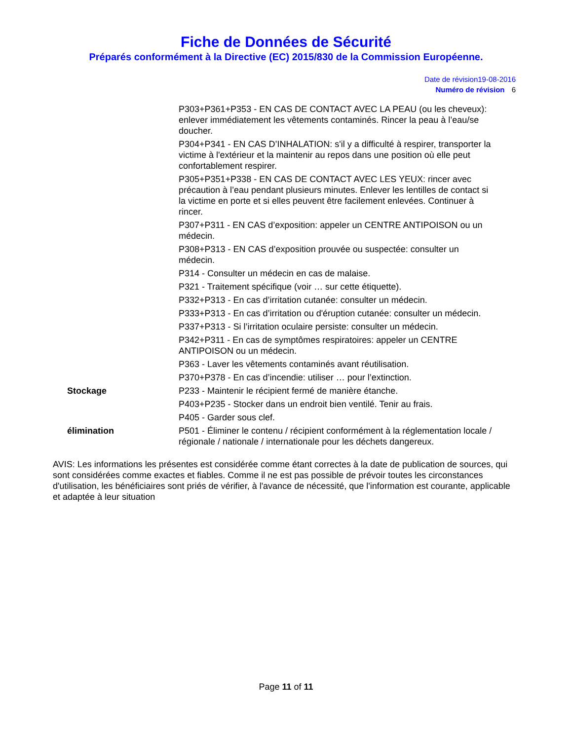Fiche de Données de Sécurité
Préparés conformément à la Directive (EC) 2015/830 de la Commission Européenne.
Date de révision19-08-2016
Numéro de révision 6
P303+P361+P353 - EN CAS DE CONTACT AVEC LA PEAU (ou les cheveux): enlever immédiatement les vêtements contaminés. Rincer la peau à l’eau/se doucher.
P304+P341 - EN CAS D’INHALATION: s'il y a difficulté à respirer, transporter la victime à l'extérieur et la maintenir au repos dans une position où elle peut confortablement respirer.
P305+P351+P338 - EN CAS DE CONTACT AVEC LES YEUX: rincer avec précaution à l’eau pendant plusieurs minutes. Enlever les lentilles de contact si la victime en porte et si elles peuvent être facilement enlevées. Continuer à rincer.
P307+P311 - EN CAS d’exposition: appeler un CENTRE ANTIPOISON ou un médecin.
P308+P313 - EN CAS d’exposition prouvée ou suspectée: consulter un médecin.
P314 - Consulter un médecin en cas de malaise.
P321 - Traitement spécifique (voir … sur cette étiquette).
P332+P313 - En cas d’irritation cutanée: consulter un médecin.
P333+P313 - En cas d’irritation ou d'éruption cutanée: consulter un médecin.
P337+P313 - Si l’irritation oculaire persiste: consulter un médecin.
P342+P311 - En cas de symptômes respiratoires: appeler un CENTRE ANTIPOISON ou un médecin.
P363 - Laver les vêtements contaminés avant réutilisation.
P370+P378 - En cas d’incendie: utiliser … pour l’extinction.
Stockage P233 - Maintenir le récipient fermé de manière étanche.
P403+P235 - Stocker dans un endroit bien ventilé. Tenir au frais.
P405 - Garder sous clef.
élimination P501 - Éliminer le contenu / récipient conformément à la réglementation locale / régionale / nationale / internationale pour les déchets dangereux.
AVIS: Les informations les présentes est considérée comme étant correctes à la date de publication de sources, qui sont considérées comme exactes et fiables. Comme il ne est pas possible de prévoir toutes les circonstances d'utilisation, les bénéficiaires sont priés de vérifier, à l'avance de nécessité, que l'information est courante, applicable et adaptée à leur situation
Page 11 of 11